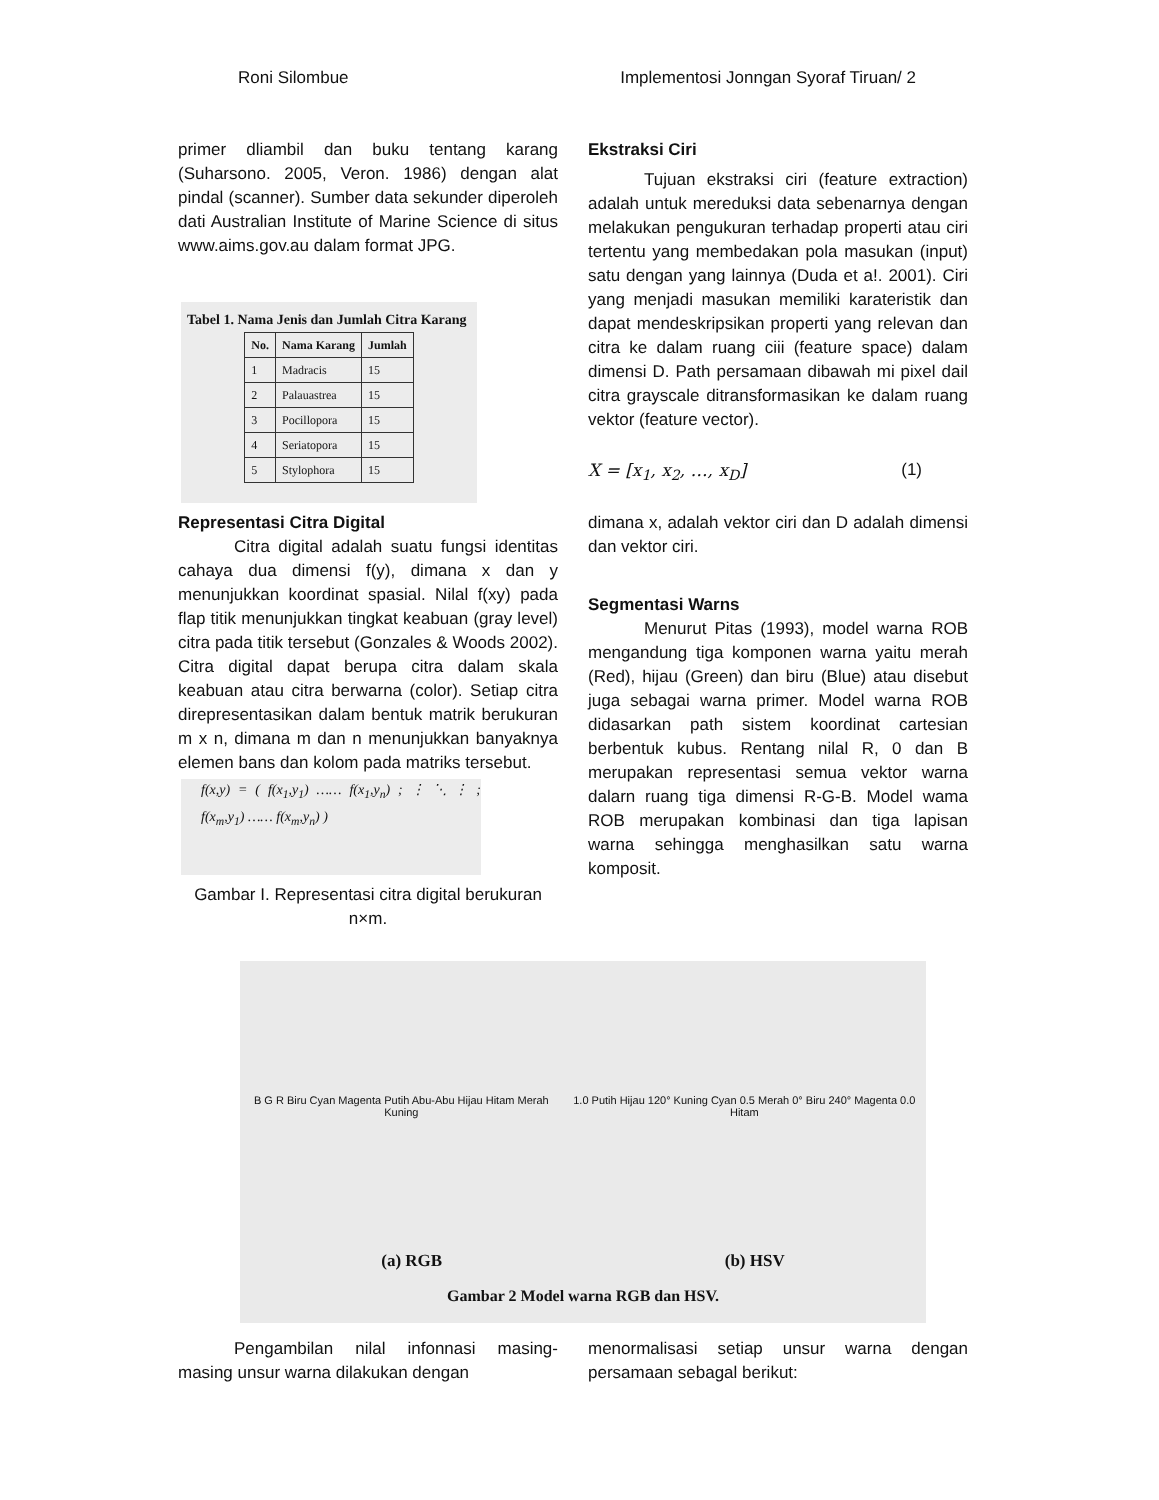Roni Silombue Implementosi Jonngan Syoraf Tiruan/ 2
primer dliambil dan buku tentang karang (Suharsono. 2005, Veron. 1986) dengan alat pindal (scanner). Sumber data sekunder diperoleh dati Australian Institute of Marine Science di situs www.aims.gov.au dalam format JPG.
Tabel 1. Nama Jenis dan Jumlah Citra Karang
| No. | Nama Karang | Jumlah |
| --- | --- | --- |
| 1 | Madracis | 15 |
| 2 | Palauastrea | 15 |
| 3 | Pocillopora | 15 |
| 4 | Seriatopora | 15 |
| 5 | Stylophora | 15 |
Representasi Citra Digital
Citra digital adalah suatu fungsi identitas cahaya dua dimensi f(y), dimana x dan y menunjukkan koordinat spasial. Nilal f(xy) pada flap titik menunjukkan tingkat keabuan (gray level) citra pada titik tersebut (Gonzales & Woods 2002). Citra digital dapat berupa citra dalam skala keabuan atau citra berwarna (color). Setiap citra direpresentasikan dalam bentuk matrik berukuran m x n, dimana m dan n menunjukkan banyaknya elemen bans dan kolom pada matriks tersebut.
f(x,y) = ( f(x<sub>1</sub>,y<sub>1</sub>) …… f(x<sub>1</sub>,y<sub>n</sub>) ; ⋮ ⋱ ⋮ ; f(x<sub>m</sub>,y<sub>1</sub>) …… f(x<sub>m</sub>,y<sub>n</sub>) )
Gambar I. Representasi citra digital berukuran n×m.
Ekstraksi Ciri
Tujuan ekstraksi ciri (feature extraction) adalah untuk mereduksi data sebenarnya dengan melakukan pengukuran terhadap properti atau ciri tertentu yang membedakan pola masukan (input) satu dengan yang lainnya (Duda et a!. 2001). Ciri yang menjadi masukan memiliki karateristik dan dapat mendeskripsikan properti yang relevan dan citra ke dalam ruang ciii (feature space) dalam dimensi D. Path persamaan dibawah mi pixel dail citra grayscale ditransformasikan ke dalam ruang vektor (feature vector).
X = [x<sub>1</sub>, x<sub>2</sub>, …, x<sub>D</sub>] (1)
dimana x, adalah vektor ciri dan D adalah dimensi dan vektor ciri.
Segmentasi Warns
Menurut Pitas (1993), model warna ROB mengandung tiga komponen warna yaitu merah (Red), hijau (Green) dan biru (Blue) atau disebut juga sebagai warna primer. Model warna ROB didasarkan path sistem koordinat cartesian berbentuk kubus. Rentang nilal R, 0 dan B merupakan representasi semua vektor warna dalarn ruang tiga dimensi R-G-B. Model wama ROB merupakan kombinasi dan tiga lapisan warna sehingga menghasilkan satu warna komposit.
B G R Biru Cyan Magenta Putih Abu-Abu Hijau Hitam Merah Kuning
1.0 Putih Hijau 120° Kuning Cyan 0.5 Merah 0° Biru 240° Magenta 0.0 Hitam
(a) RGB (b) HSV
Gambar 2 Model warna RGB dan HSV.
Pengambilan nilal infonnasi masing-masing unsur warna dilakukan dengan
menormalisasi setiap unsur warna dengan persamaan sebagal berikut: